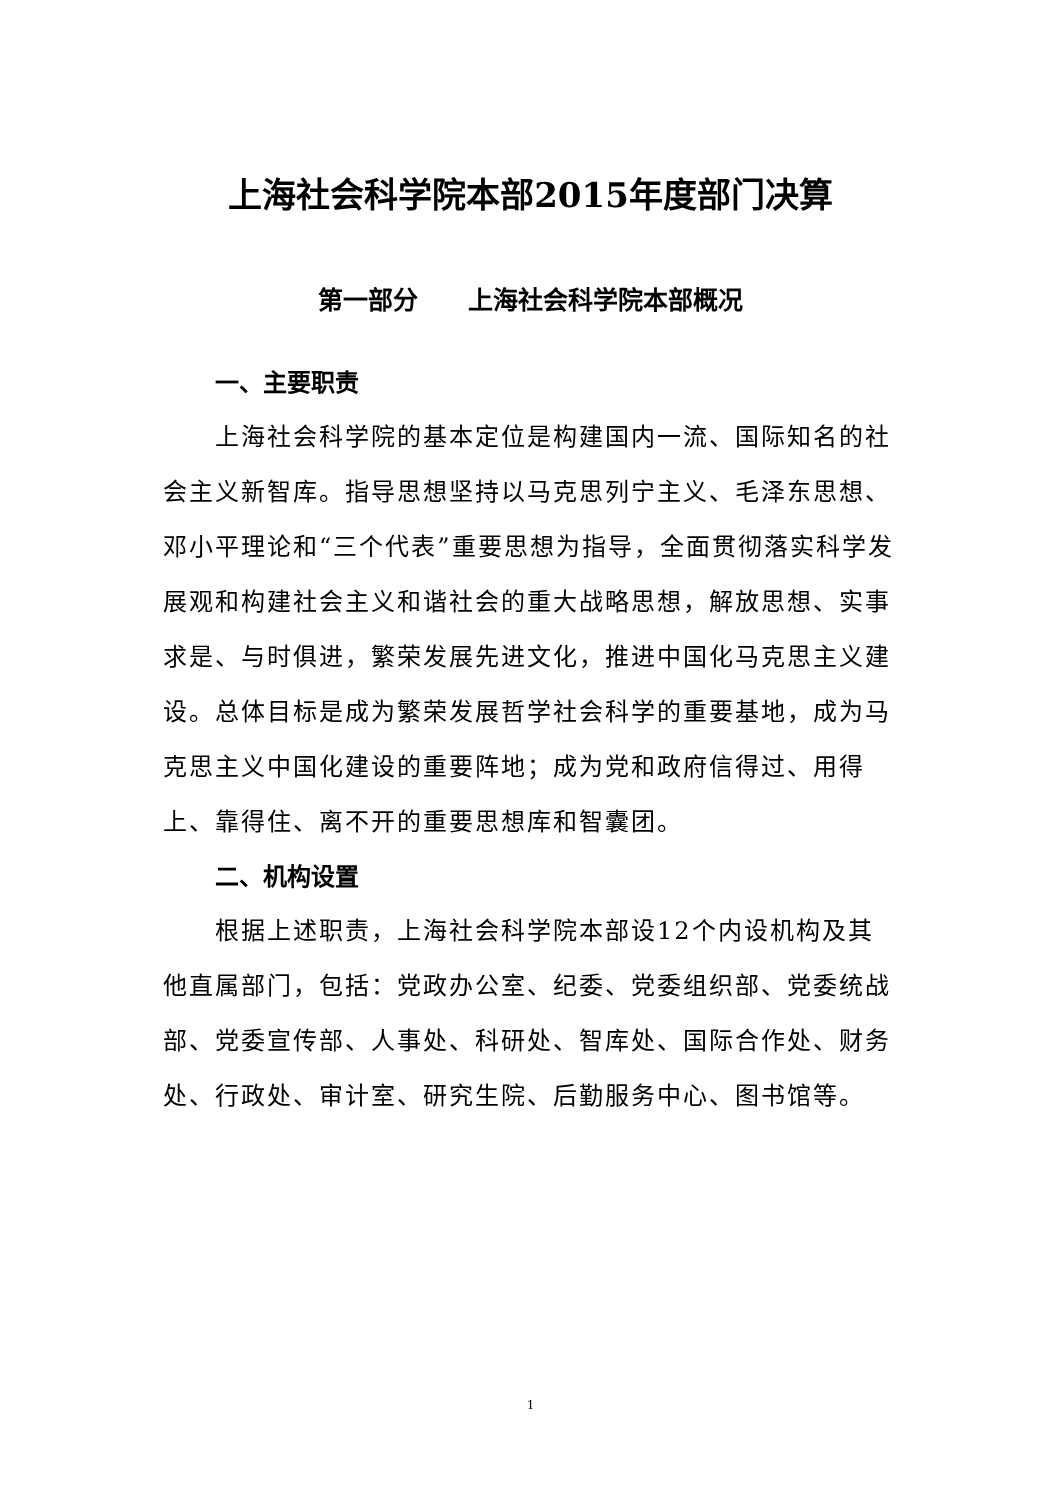上海社会科学院本部2015年度部门决算
第一部分　　上海社会科学院本部概况
一、主要职责
上海社会科学院的基本定位是构建国内一流、国际知名的社会主义新智库。指导思想坚持以马克思列宁主义、毛泽东思想、邓小平理论和“三个代表”重要思想为指导，全面贯彻落实科学发展观和构建社会主义和谐社会的重大战略思想，解放思想、实事求是、与时俱进，繁荣发展先进文化，推进中国化马克思主义建设。总体目标是成为繁荣发展哲学社会科学的重要基地，成为马克思主义中国化建设的重要阵地；成为党和政府信得过、用得上、靠得住、离不开的重要思想库和智囊团。
二、机构设置
根据上述职责，上海社会科学院本部设12个内设机构及其他直属部门，包括：党政办公室、纪委、党委组织部、党委统战部、党委宣传部、人事处、科研处、智库处、国际合作处、财务处、行政处、审计室、研究生院、后勤服务中心、图书馆等。
1